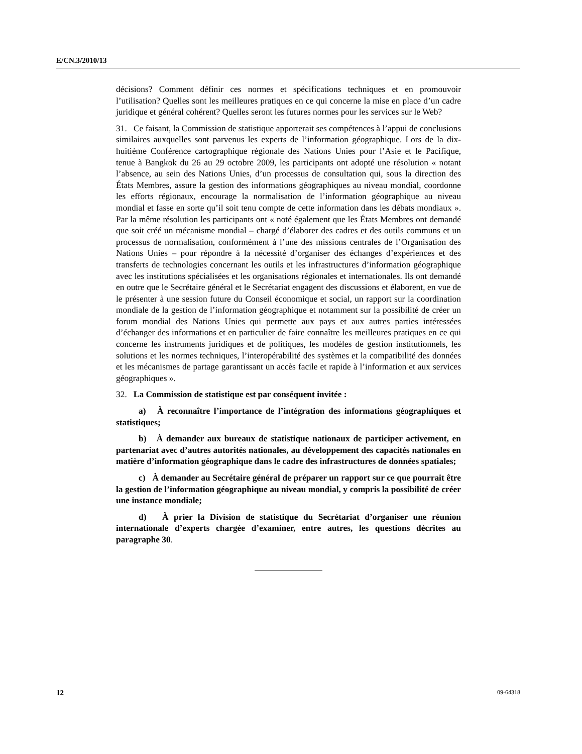E/CN.3/2010/13
décisions? Comment définir ces normes et spécifications techniques et en promouvoir l’utilisation? Quelles sont les meilleures pratiques en ce qui concerne la mise en place d’un cadre juridique et général cohérent? Quelles seront les futures normes pour les services sur le Web?
31. Ce faisant, la Commission de statistique apporterait ses compétences à l’appui de conclusions similaires auxquelles sont parvenus les experts de l’information géographique. Lors de la dix-huitième Conférence cartographique régionale des Nations Unies pour l’Asie et le Pacifique, tenue à Bangkok du 26 au 29 octobre 2009, les participants ont adopté une résolution « notant l’absence, au sein des Nations Unies, d’un processus de consultation qui, sous la direction des États Membres, assure la gestion des informations géographiques au niveau mondial, coordonne les efforts régionaux, encourage la normalisation de l’information géographique au niveau mondial et fasse en sorte qu’il soit tenu compte de cette information dans les débats mondiaux ». Par la même résolution les participants ont « noté également que les États Membres ont demandé que soit créé un mécanisme mondial – chargé d’élaborer des cadres et des outils communs et un processus de normalisation, conformément à l’une des missions centrales de l’Organisation des Nations Unies – pour répondre à la nécessité d’organiser des échanges d’expériences et des transferts de technologies concernant les outils et les infrastructures d’information géographique avec les institutions spécialisées et les organisations régionales et internationales. Ils ont demandé en outre que le Secrétaire général et le Secrétariat engagent des discussions et élaborent, en vue de le présenter à une session future du Conseil économique et social, un rapport sur la coordination mondiale de la gestion de l’information géographique et notamment sur la possibilité de créer un forum mondial des Nations Unies qui permette aux pays et aux autres parties intéressées d’échanger des informations et en particulier de faire connaître les meilleures pratiques en ce qui concerne les instruments juridiques et de politiques, les modèles de gestion institutionnels, les solutions et les normes techniques, l’interopérabilité des systèmes et la compatibilité des données et les mécanismes de partage garantissant un accès facile et rapide à l’information et aux services géographiques ».
32. La Commission de statistique est par conséquent invitée :
a) À reconnaître l’importance de l’intégration des informations géographiques et statistiques;
b) À demander aux bureaux de statistique nationaux de participer activement, en partenariat avec d’autres autorités nationales, au développement des capacités nationales en matière d’information géographique dans le cadre des infrastructures de données spatiales;
c) À demander au Secrétaire général de préparer un rapport sur ce que pourrait être la gestion de l’information géographique au niveau mondial, y compris la possibilité de créer une instance mondiale;
d) À prier la Division de statistique du Secrétariat d’organiser une réunion internationale d’experts chargée d’examiner, entre autres, les questions décrites au paragraphe 30.
12 09-64318